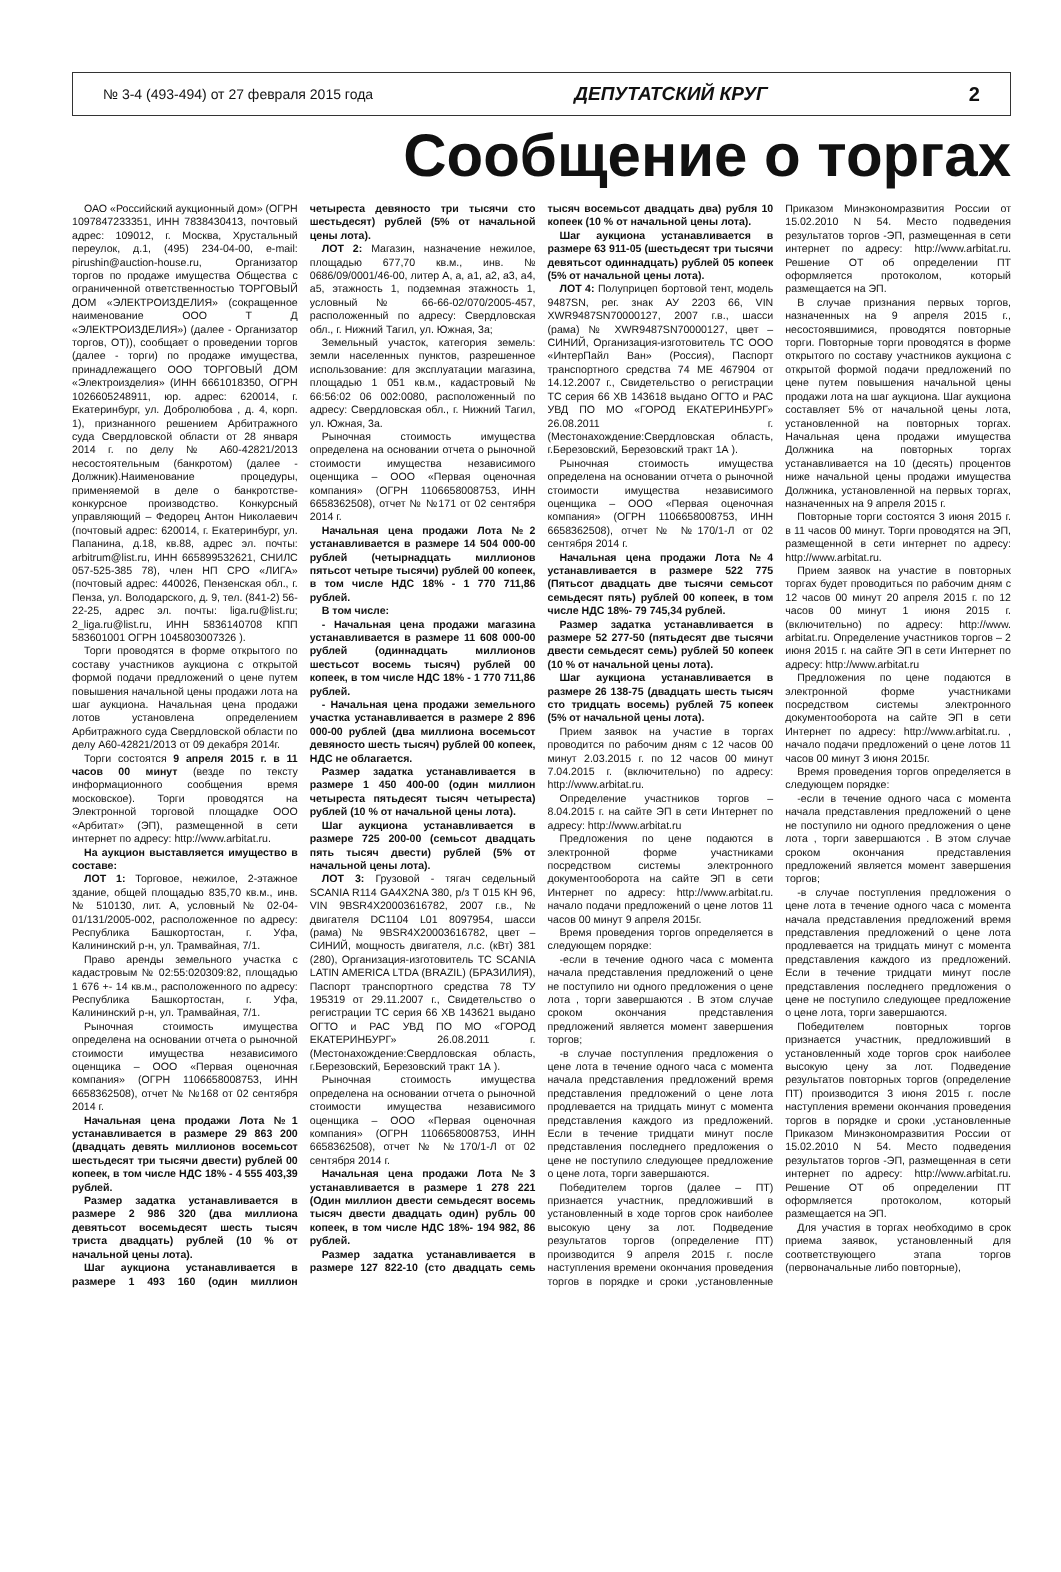№ 3-4 (493-494) от 27 февраля 2015 года ДЕПУТАТСКИЙ КРУГ 2
Сообщение о торгах
ОАО «Российский аукционный дом» (ОГРН 1097847233351, ИНН 7838430413, почтовый адрес: 109012, г. Москва, Хрустальный переулок, д.1, (495) 234-04-00, e-mail: pirushin@auction-house.ru, Организатор торгов по продаже имущества Общества с ограниченной ответственностью ТОРГОВЫЙ ДОМ «ЭЛЕКТРОИЗДЕЛИЯ» (сокращенное наименование ООО Т Д «ЭЛЕКТРОИЗДЕЛИЯ») (далее - Организатор торгов, ОТ)), сообщает о проведении торгов (далее - торги) по продаже имущества, принадлежащего ООО ТОРГОВЫЙ ДОМ «Электроизделия» (ИНН 6661018350, ОГРН 1026605248911, юр. адрес: 620014, г. Екатеринбург, ул. Добролюбова , д. 4, корп. 1), признанного решением Арбитражного суда Свердловской области от 28 января 2014 г. по делу № А60-42821/2013 несостоятельным (банкротом) (далее - Должник).Наименование процедуры, применяемой в деле о банкротстве- конкурсное производство. Конкурсный управляющий – Федорец Антон Николаевич (почтовый адрес: 620014, г. Екатеринбург, ул. Папанина, д.18, кв.88, адрес эл. почты: arbitrum@list.ru, ИНН 665899532621, СНИЛС 057-525-385 78), член НП СРО «ЛИГА» (почтовый адрес: 440026, Пензенская обл., г. Пенза, ул. Володарского, д. 9, тел. (841-2) 56-22-25, адрес эл. почты: liga.ru@list.ru; 2_liga.ru@list.ru, ИНН 5836140708 КПП 583601001 ОГРН 1045803007326 ).
Торги проводятся в форме открытого по составу участников аукциона с открытой формой подачи предложений о цене путем повышения начальной цены продажи лота на шаг аукциона. Начальная цена продажи лотов установлена определением Арбитражного суда Свердловской области по делу А60-42821/2013 от 09 декабря 2014г.
Торги состоятся 9 апреля 2015 г. в 11 часов 00 минут (везде по тексту информационного сообщения время московское). Торги проводятся на Электронной торговой площадке ООО «Арбитат» (ЭП), размещенной в сети интернет по адресу: http://www.arbitat.ru.
На аукцион выставляется имущество в составе:
ЛОТ 1: Торговое, нежилое, 2-этажное здание, общей площадью 835,70 кв.м., инв. № 510130, лит. А, условный № 02-04-01/131/2005-002, расположенное по адресу: Республика Башкортостан, г. Уфа, Калининский р-н, ул. Трамвайная, 7/1.
Право аренды земельного участка с кадастровым № 02:55:020309:82, площадью 1 676 +- 14 кв.м., расположенного по адресу: Республика Башкортостан, г. Уфа, Калининский р-н, ул. Трамвайная, 7/1.
Рыночная стоимость имущества определена на основании отчета о рыночной стоимости имущества независимого оценщика – ООО «Первая оценочная компания» (ОГРН 1106658008753, ИНН 6658362508), отчет № №168 от 02 сентября 2014 г.
Начальная цена продажи Лота №1 устанавливается в размере 29 863 200 (двадцать девять миллионов восемьсот шестьдесят три тысячи двести) рублей 00 копеек, в том числе НДС 18% - 4 555 403,39 рублей.
Размер задатка устанавливается в размере 2 986 320 (два миллиона девятьсот восемьдесят шесть тысяч триста двадцать) рублей (10 % от начальной цены лота).
Шаг аукциона устанавливается в размере 1 493 160 (один миллион четыреста девяносто три тысячи сто шестьдесят) рублей (5% от начальной цены лота).
ЛОТ 2: Магазин, назначение нежилое, площадью 677,70 кв.м., инв. № 0686/09/0001/46-00, литер А, а, а1, а2, а3, а4, а5, этажность 1, подземная этажность 1, условный № 66-66-02/070/2005-457, расположенный по адресу: Свердловская обл., г. Нижний Тагил, ул. Южная, 3а;
Земельный участок, категория земель: земли населенных пунктов, разрешенное использование: для эксплуатации магазина, площадью 1 051 кв.м., кадастровый № 66:56:02 06 002:0080, расположенный по адресу: Свердловская обл., г. Нижний Тагил, ул. Южная, 3а.
Рыночная стоимость имущества определена на основании отчета о рыночной стоимости имущества независимого оценщика – ООО «Первая оценочная компания» (ОГРН 1106658008753, ИНН 6658362508), отчет № №171 от 02 сентября 2014 г.
Начальная цена продажи Лота №2 устанавливается в размере 14 504 000-00 рублей (четырнадцать миллионов пятьсот четыре тысячи) рублей 00 копеек, в том числе НДС 18% - 1 770 711,86 рублей.
В том числе:
- Начальная цена продажи магазина устанавливается в размере 11 608 000-00 рублей (одиннадцать миллионов шестьсот восемь тысяч) рублей 00 копеек, в том числе НДС 18% - 1 770 711,86 рублей.
- Начальная цена продажи земельного участка устанавливается в размере 2 896 000-00 рублей (два миллиона восемьсот девяносто шесть тысяч) рублей 00 копеек, НДС не облагается.
Размер задатка устанавливается в размере 1 450 400-00 (один миллион четыреста пятьдесят тысяч четыреста) рублей (10 % от начальной цены лота).
Шаг аукциона устанавливается в размере 725 200-00 (семьсот двадцать пять тысяч двести) рублей (5% от начальной цены лота).
ЛОТ 3: Грузовой - тягач седельный SCANIA R114 GA4X2NA 380, р/з Т 015 КН 96, VIN 9BSR4X20003616782, 2007 г.в., № двигателя DC1104 L01 8097954, шасси (рама) № 9BSR4X20003616782, цвет – СИНИЙ, мощность двигателя, л.с. (кВт) 381 (280), Организация-изготовитель ТС SCANIA LATIN AMERICA LTDA (BRAZIL) (БРАЗИЛИЯ), Паспорт транспортного средства 78 ТУ 195319 от 29.11.2007 г., Свидетельство о регистрации ТС серия 66 ХВ 143621 выдано ОГТО и РАС УВД ПО МО «ГОРОД ЕКАТЕРИНБУРГ» 26.08.2011 г. (Местонахождение:Свердловская область, г.Березовский, Березовский тракт 1А ).
Рыночная стоимость имущества определена на основании отчета о рыночной стоимости имущества независимого оценщика – ООО «Первая оценочная компания» (ОГРН 1106658008753, ИНН 6658362508), отчет № №170/1-Л от 02 сентября 2014 г.
Начальная цена продажи Лота №3 устанавливается в размере 1 278 221 (Один миллион двести семьдесят восемь тысяч двести двадцать один) рубль 00 копеек, в том числе НДС 18%- 194 982, 86 рублей.
Размер задатка устанавливается в размере 127 822-10 (сто двадцать семь тысяч восемьсот двадцать два) рубля 10 копеек (10 % от начальной цены лота).
Шаг аукциона устанавливается в размере 63 911-05 (шестьдесят три тысячи девятьсот одиннадцать) рублей 05 копеек (5% от начальной цены лота).
ЛОТ 4: Полуприцеп бортовой тент, модель 9487SN, рег. знак АУ 2203 66, VIN XWR9487SN70000127, 2007 г.в., шасси (рама) № XWR9487SN70000127, цвет – СИНИЙ, Организация-изготовитель ТС ООО «ИнтерПайл Ван» (Россия), Паспорт транспортного средства 74 МЕ 467904 от 14.12.2007 г., Свидетельство о регистрации ТС серия 66 ХВ 143618 выдано ОГТО и РАС УВД ПО МО «ГОРОД ЕКАТЕРИНБУРГ» 26.08.2011 г. (Местонахождение:Свердловская область, г.Березовский, Березовский тракт 1А ).
Рыночная стоимость имущества определена на основании отчета о рыночной стоимости имущества независимого оценщика – ООО «Первая оценочная компания» (ОГРН 1106658008753, ИНН 6658362508), отчет № №170/1-Л от 02 сентября 2014 г.
Начальная цена продажи Лота №4 устанавливается в размере 522 775 (Пятьсот двадцать две тысячи семьсот семьдесят пять) рублей 00 копеек, в том числе НДС 18%- 79 745,34 рублей.
Размер задатка устанавливается в размере 52 277-50 (пятьдесят две тысячи двести семьдесят семь) рублей 50 копеек (10 % от начальной цены лота).
Шаг аукциона устанавливается в размере 26 138-75 (двадцать шесть тысяч сто тридцать восемь) рублей 75 копеек (5% от начальной цены лота).
Прием заявок на участие в торгах проводится по рабочим дням с 12 часов 00 минут 2.03.2015 г. по 12 часов 00 минут 7.04.2015 г. (включительно) по адресу: http://www.arbitat.ru.
Определение участников торгов – 8.04.2015 г. на сайте ЭП в сети Интернет по адресу: http://www.arbitat.ru
Предложения по цене подаются в электронной форме участниками посредством системы электронного документооборота на сайте ЭП в сети Интернет по адресу: http://www.arbitat.ru. начало подачи предложений о цене лотов 11 часов 00 минут 9 апреля 2015г.
Время проведения торгов определяется в следующем порядке:
-если в течение одного часа с момента начала представления предложений о цене не поступило ни одного предложения о цене лота , торги завершаются . В этом случае сроком окончания представления предложений является момент завершения торгов;
-в случае поступления предложения о цене лота в течение одного часа с момента начала представления предложений время представления предложений о цене лота продлевается на тридцать минут с момента представления каждого из предложений. Если в течение тридцати минут после представления последнего предложения о цене не поступило следующее предложение о цене лота, торги завершаются.
Победителем торгов (далее – ПТ) признается участник, предложивший в установленный в ходе торгов срок наиболее высокую цену за лот. Подведение результатов торгов (определение ПТ) производится 9 апреля 2015 г. после наступления времени окончания проведения торгов в порядке и сроки ,установленные Приказом Минэкономразвития России от 15.02.2010 N 54. Место подведения результатов торгов -ЭП, размещенная в сети интернет по адресу: http://www.arbitat.ru. Решение ОТ об определении ПТ оформляется протоколом, который размещается на ЭП.
В случае признания первых торгов, назначенных на 9 апреля 2015 г., несостоявшимися, проводятся повторные торги. Повторные торги проводятся в форме открытого по составу участников аукциона с открытой формой подачи предложений по цене путем повышения начальной цены продажи лота на шаг аукциона. Шаг аукциона составляет 5% от начальной цены лота, установленной на повторных торгах. Начальная цена продажи имущества Должника на повторных торгах устанавливается на 10 (десять) процентов ниже начальной цены продажи имущества Должника, установленной на первых торгах, назначенных на 9 апреля 2015 г.
Повторные торги состоятся 3 июня 2015 г. в 11 часов 00 минут. Торги проводятся на ЭП, размещенной в сети интернет по адресу: http://www.arbitat.ru.
Прием заявок на участие в повторных торгах будет проводиться по рабочим дням с 12 часов 00 минут 20 апреля 2015 г. по 12 часов 00 минут 1 июня 2015 г. (включительно) по адресу: http://www. arbitat.ru. Определение участников торгов – 2 июня 2015 г. на сайте ЭП в сети Интернет по адресу: http://www.arbitat.ru
Предложения по цене подаются в электронной форме участниками посредством системы электронного документооборота на сайте ЭП в сети Интернет по адресу: http://www.arbitat.ru. , начало подачи предложений о цене лотов 11 часов 00 минут 3 июня 2015г.
Время проведения торгов определяется в следующем порядке:
-если в течение одного часа с момента начала представления предложений о цене не поступило ни одного предложения о цене лота , торги завершаются . В этом случае сроком окончания представления предложений является момент завершения торгов;
-в случае поступления предложения о цене лота в течение одного часа с момента начала представления предложений время представления предложений о цене лота продлевается на тридцать минут с момента представления каждого из предложений. Если в течение тридцати минут после представления последнего предложения о цене не поступило следующее предложение о цене лота, торги завершаются.
Победителем повторных торгов признается участник, предложивший в установленный ходе торгов срок наиболее высокую цену за лот. Подведение результатов повторных торгов (определение ПТ) производится 3 июня 2015 г. после наступления времени окончания проведения торгов в порядке и сроки ,установленные Приказом Минэкономразвития России от 15.02.2010 N 54. Место подведения результатов торгов -ЭП, размещенная в сети интернет по адресу: http://www.arbitat.ru. Решение ОТ об определении ПТ оформляется протоколом, который размещается на ЭП.
Для участия в торгах необходимо в срок приема заявок, установленный для соответствующего этапа торгов (первоначальные либо повторные),